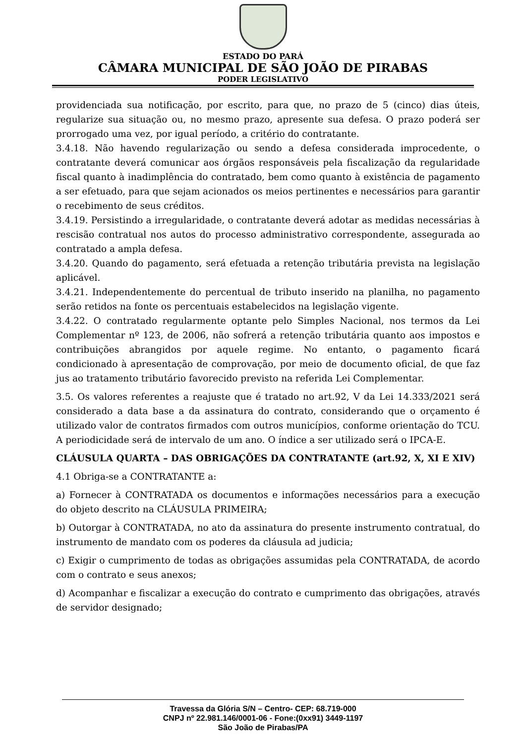ESTADO DO PARÁ
CÂMARA MUNICIPAL DE SÃO JOÃO DE PIRABAS
PODER LEGISLATIVO
providenciada sua notificação, por escrito, para que, no prazo de 5 (cinco) dias úteis, regularize sua situação ou, no mesmo prazo, apresente sua defesa. O prazo poderá ser prorrogado uma vez, por igual período, a critério do contratante.
3.4.18. Não havendo regularização ou sendo a defesa considerada improcedente, o contratante deverá comunicar aos órgãos responsáveis pela fiscalização da regularidade fiscal quanto à inadimplência do contratado, bem como quanto à existência de pagamento a ser efetuado, para que sejam acionados os meios pertinentes e necessários para garantir o recebimento de seus créditos.
3.4.19. Persistindo a irregularidade, o contratante deverá adotar as medidas necessárias à rescisão contratual nos autos do processo administrativo correspondente, assegurada ao contratado a ampla defesa.
3.4.20. Quando do pagamento, será efetuada a retenção tributária prevista na legislação aplicável.
3.4.21. Independentemente do percentual de tributo inserido na planilha, no pagamento serão retidos na fonte os percentuais estabelecidos na legislação vigente.
3.4.22. O contratado regularmente optante pelo Simples Nacional, nos termos da Lei Complementar nº 123, de 2006, não sofrerá a retenção tributária quanto aos impostos e contribuições abrangidos por aquele regime. No entanto, o pagamento ficará condicionado à apresentação de comprovação, por meio de documento oficial, de que faz jus ao tratamento tributário favorecido previsto na referida Lei Complementar.
3.5. Os valores referentes a reajuste que é tratado no art.92, V da Lei 14.333/2021 será considerado a data base a da assinatura do contrato, considerando que o orçamento é utilizado valor de contratos firmados com outros municípios, conforme orientação do TCU. A periodicidade será de intervalo de um ano. O índice a ser utilizado será o IPCA-E.
CLÁUSULA QUARTA – DAS OBRIGAÇÕES DA CONTRATANTE (art.92, X, XI E XIV)
4.1 Obriga-se a CONTRATANTE a:
a) Fornecer à CONTRATADA os documentos e informações necessários para a execução do objeto descrito na CLÁUSULA PRIMEIRA;
b) Outorgar à CONTRATADA, no ato da assinatura do presente instrumento contratual, do instrumento de mandato com os poderes da cláusula ad judicia;
c) Exigir o cumprimento de todas as obrigações assumidas pela CONTRATADA, de acordo com o contrato e seus anexos;
d) Acompanhar e fiscalizar a execução do contrato e cumprimento das obrigações, através de servidor designado;
Travessa da Glória S/N – Centro- CEP: 68.719-000
CNPJ nº 22.981.146/0001-06 - Fone:(0xx91) 3449-1197
São João de Pirabas/PA